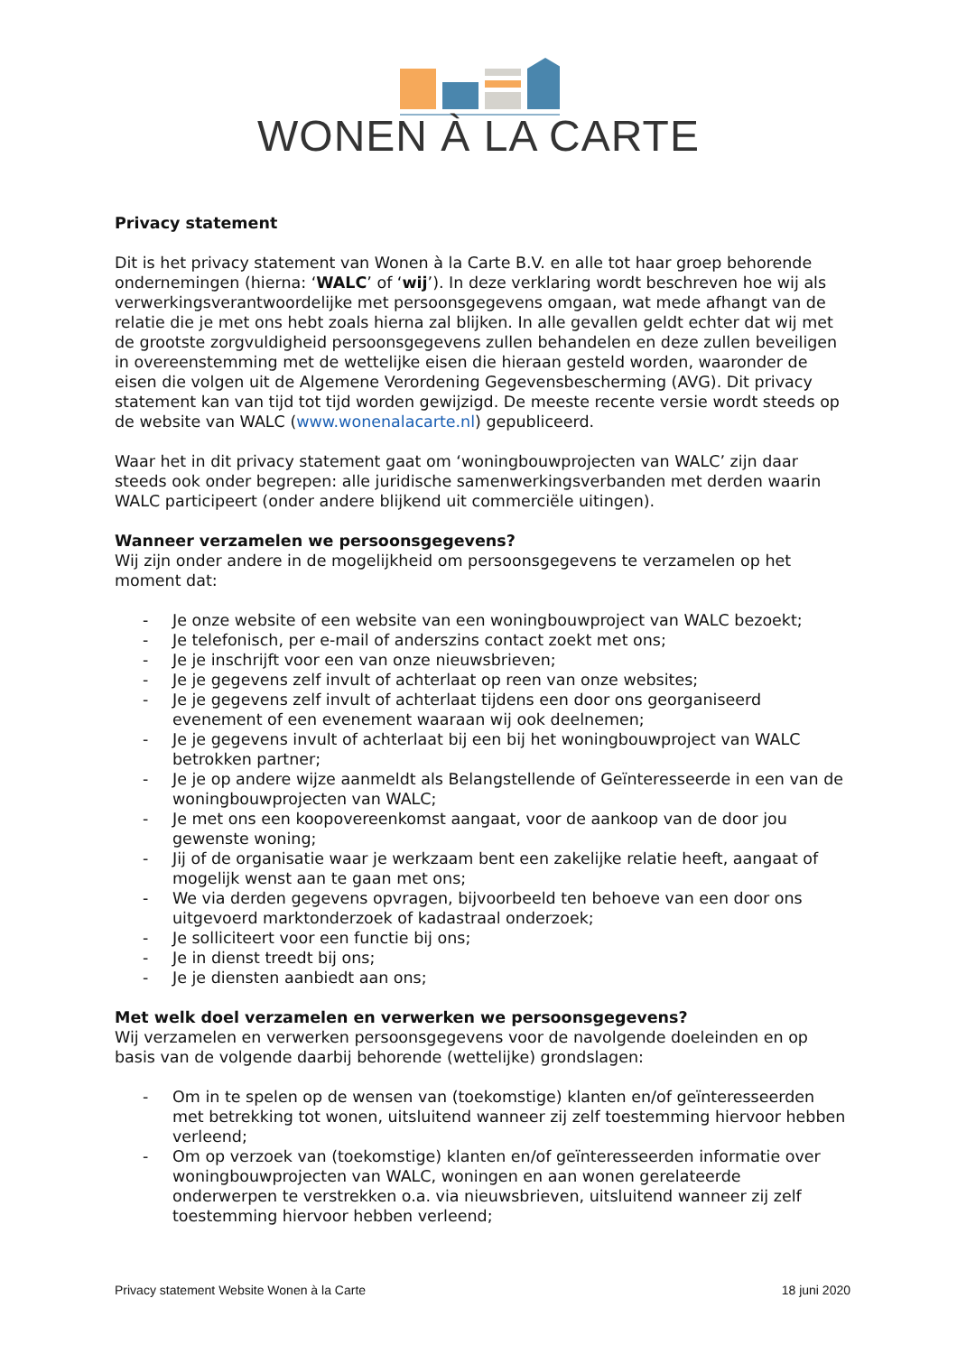WONEN À LA CARTE
Privacy statement
Dit is het privacy statement van Wonen à la Carte B.V. en alle tot haar groep behorende ondernemingen (hierna: ‘WALC’ of ‘wij’). In deze verklaring wordt beschreven hoe wij als verwerkingsverantwoordelijke met persoonsgegevens omgaan, wat mede afhangt van de relatie die je met ons hebt zoals hierna zal blijken. In alle gevallen geldt echter dat wij met de grootste zorgvuldigheid persoonsgegevens zullen behandelen en deze zullen beveiligen in overeenstemming met de wettelijke eisen die hieraan gesteld worden, waaronder de eisen die volgen uit de Algemene Verordening Gegevensbescherming (AVG). Dit privacy statement kan van tijd tot tijd worden gewijzigd. De meeste recente versie wordt steeds op de website van WALC (www.wonenalacarte.nl) gepubliceerd.
Waar het in dit privacy statement gaat om ‘woningbouwprojecten van WALC’ zijn daar steeds ook onder begrepen: alle juridische samenwerkingsverbanden met derden waarin WALC participeert (onder andere blijkend uit commerciële uitingen).
Wanneer verzamelen we persoonsgegevens?
Wij zijn onder andere in de mogelijkheid om persoonsgegevens te verzamelen op het moment dat:
- Je onze website of een website van een woningbouwproject van WALC bezoekt;
- Je telefonisch, per e-mail of anderszins contact zoekt met ons;
- Je je inschrijft voor een van onze nieuwsbrieven;
- Je je gegevens zelf invult of achterlaat op reen van onze websites;
- Je je gegevens zelf invult of achterlaat tijdens een door ons georganiseerd evenement of een evenement waaraan wij ook deelnemen;
- Je je gegevens invult of achterlaat bij een bij het woningbouwproject van WALC betrokken partner;
- Je je op andere wijze aanmeldt als Belangstellende of Geïnteresseerde in een van de woningbouwprojecten van WALC;
- Je met ons een koopovereenkomst aangaat, voor de aankoop van de door jou gewenste woning;
- Jij of de organisatie waar je werkzaam bent een zakelijke relatie heeft, aangaat of mogelijk wenst aan te gaan met ons;
- We via derden gegevens opvragen, bijvoorbeeld ten behoeve van een door ons uitgevoerd marktonderzoek of kadastraal onderzoek;
- Je solliciteert voor een functie bij ons;
- Je in dienst treedt bij ons;
- Je je diensten aanbiedt aan ons;
Met welk doel verzamelen en verwerken we persoonsgegevens?
Wij verzamelen en verwerken persoonsgegevens voor de navolgende doeleinden en op basis van de volgende daarbij behorende (wettelijke) grondslagen:
- Om in te spelen op de wensen van (toekomstige) klanten en/of geïnteresseerden met betrekking tot wonen, uitsluitend wanneer zij zelf toestemming hiervoor hebben verleend;
- Om op verzoek van (toekomstige) klanten en/of geïnteresseerden informatie over woningbouwprojecten van WALC, woningen en aan wonen gerelateerde onderwerpen te verstrekken o.a. via nieuwsbrieven, uitsluitend wanneer zij zelf toestemming hiervoor hebben verleend;
Privacy statement Website Wonen à la Carte 18 juni 2020